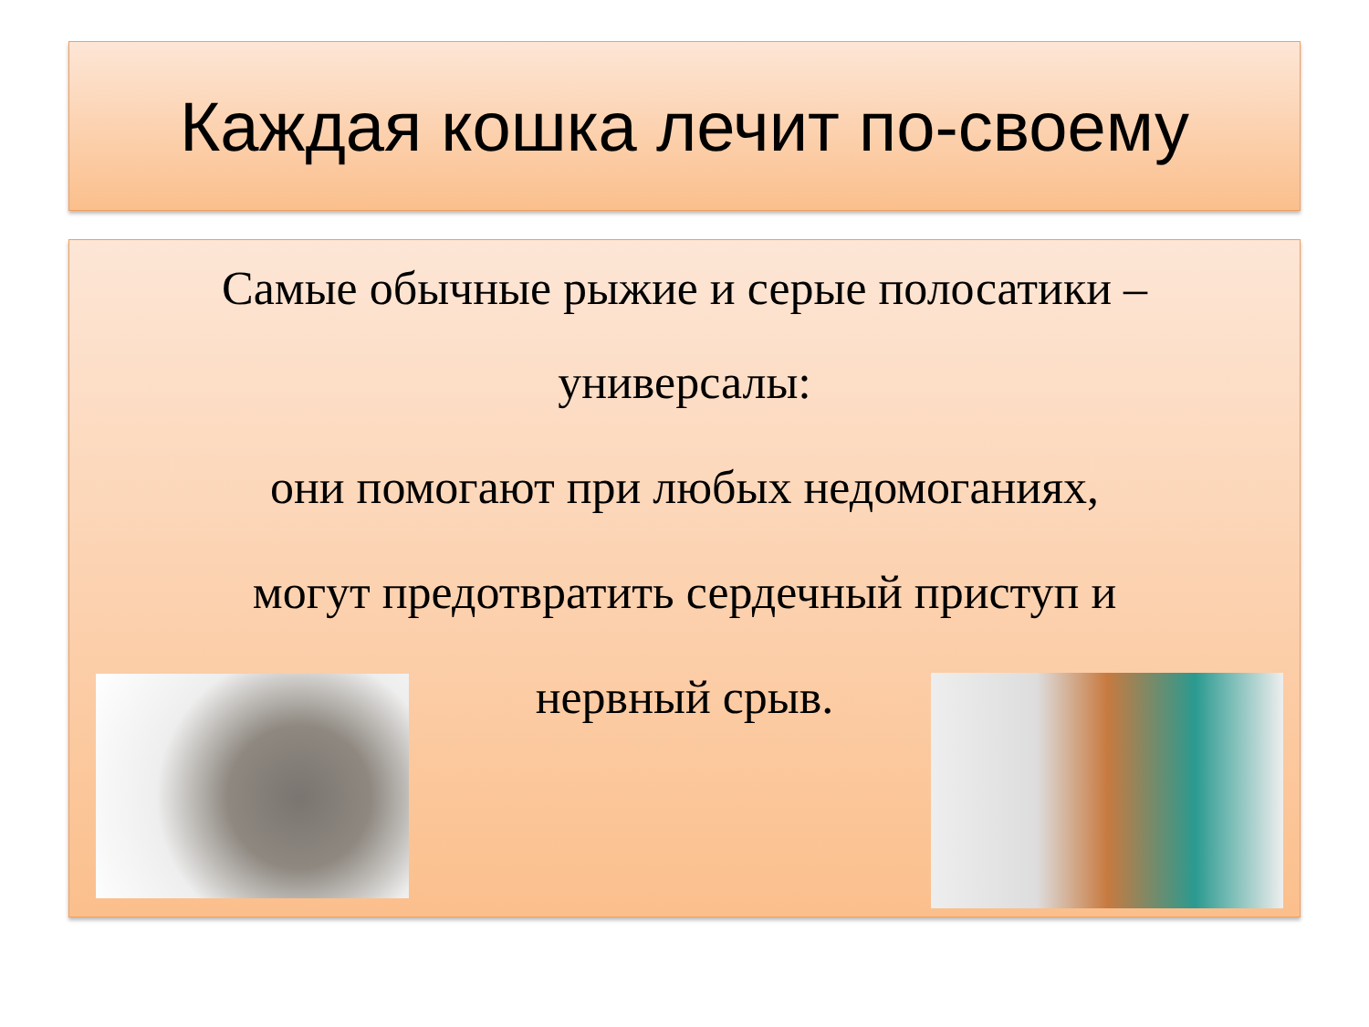Каждая кошка лечит по-своему
Самые обычные рыжие и серые полосатики –
универсалы:
они помогают при любых недомоганиях,
могут предотвратить сердечный приступ и
нервный срыв.